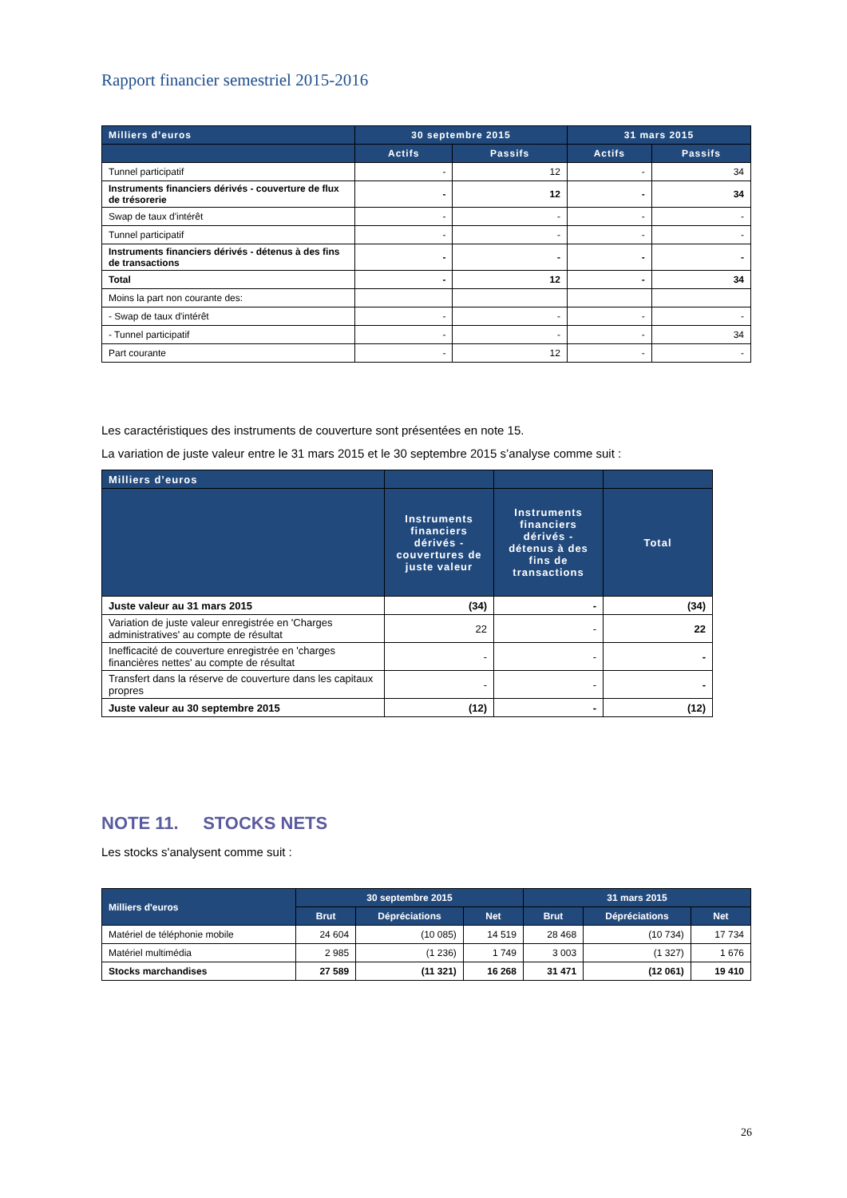Rapport financier semestriel 2015-2016
| Milliers d’euros | 30 septembre 2015 | | 31 mars 2015 | |
| --- | --- | --- | --- | --- |
| | Actifs | Passifs | Actifs | Passifs |
| Tunnel participatif | - | 12 | - | 34 |
| Instruments financiers dérivés - couverture de flux de trésorerie | - | 12 | - | 34 |
| Swap de taux d'intérêt | - | - | - | - |
| Tunnel participatif | - | - | - | - |
| Instruments financiers dérivés - détenus à des fins de transactions | - | - | - | - |
| Total | - | 12 | - | 34 |
| Moins la part non courante des: | | | | |
| - Swap de taux d'intérêt | - | - | - | - |
| - Tunnel participatif | - | - | - | 34 |
| Part courante | - | 12 | - | - |
Les caractéristiques des instruments de couverture sont présentées en note 15.
La variation de juste valeur entre le 31 mars 2015 et le 30 septembre 2015 s’analyse comme suit :
| Milliers d’euros | | | |
| --- | --- | --- | --- |
| | Instruments financiers dérivés - couvertures de juste valeur | Instruments financiers dérivés - détenus à des fins de transactions | Total |
| Juste valeur au 31 mars 2015 | (34) | - | (34) |
| Variation de juste valeur enregistrée en 'Charges administratives' au compte de résultat | 22 | - | 22 |
| Inefficacité de couverture enregistrée en 'charges financières nettes' au compte de résultat | - | - | - |
| Transfert dans la réserve de couverture dans les capitaux propres | - | - | - |
| Juste valeur au 30 septembre 2015 | (12) | - | (12) |
NOTE 11. STOCKS NETS
Les stocks s'analysent comme suit :
| Milliers d'euros | 30 septembre 2015 | | | 31 mars 2015 | | |
| --- | --- | --- | --- | --- | --- | --- |
| | Brut | Dépréciations | Net | Brut | Dépréciations | Net |
| Matériel de téléphonie mobile | 24 604 | (10 085) | 14 519 | 28 468 | (10 734) | 17 734 |
| Matériel multimédia | 2 985 | (1 236) | 1 749 | 3 003 | (1 327) | 1 676 |
| Stocks marchandises | 27 589 | (11 321) | 16 268 | 31 471 | (12 061) | 19 410 |
26